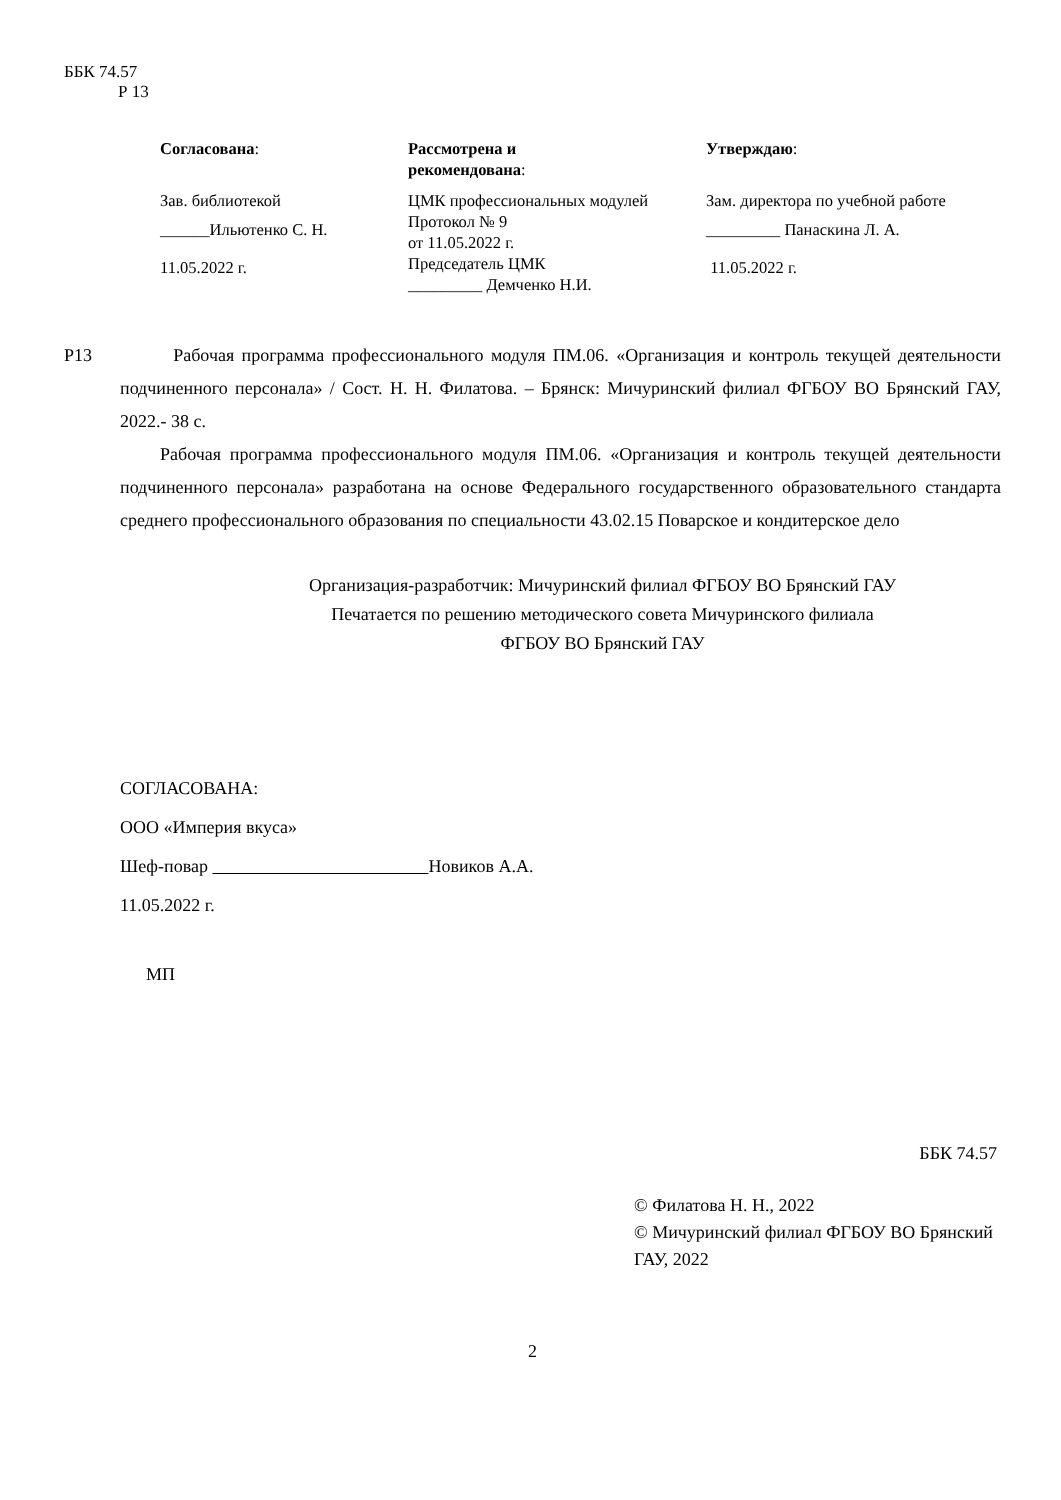ББК 74.57
Р 13
| Согласована : | Рассмотрена и рекомендована : | Утверждаю : |
| Зав. библиотекой | ЦМК профессиональных модулей | Зам. директора по учебной работе |
| ______Ильютенко С. Н. | Протокол № 9 от 11.05.2022 г. | _________ Панаскина Л. А. |
| 11.05.2022 г. | Председатель ЦМК _________ Демченко Н.И. | 11.05.2022 г. |
Р13 Рабочая программа профессионального модуля ПМ.06. «Организация и контроль текущей деятельности подчиненного персонала» / Сост. Н. Н. Филатова. – Брянск: Мичуринский филиал ФГБОУ ВО Брянский ГАУ, 2022.- 38 с.
Рабочая программа профессионального модуля ПМ.06. «Организация и контроль текущей деятельности подчиненного персонала» разработана на основе Федерального государственного образовательного стандарта среднего профессионального образования по специальности 43.02.15 Поварское и кондитерское дело
Организация-разработчик: Мичуринский филиал ФГБОУ ВО Брянский ГАУ
Печатается по решению методического совета Мичуринского филиала
ФГБОУ ВО Брянский ГАУ
СОГЛАСОВАНА:
ООО «Империя вкуса»
Шеф-повар Новиков А.А.
11.05.2022 г.
МП
ББК 74.57
© Филатова Н. Н., 2022
© Мичуринский филиал ФГБОУ ВО Брянский ГАУ, 2022
2